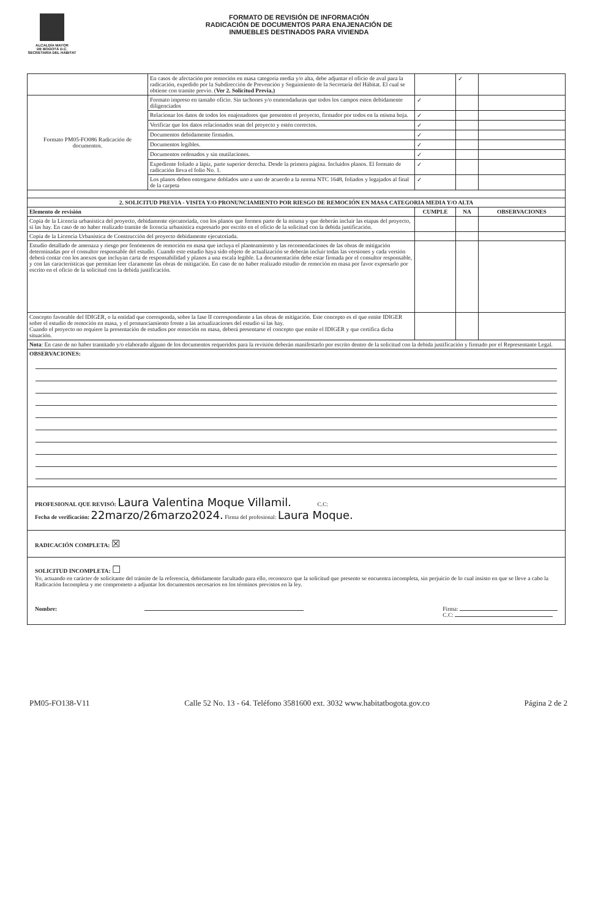ALCALDÍA MAYOR
DE BOGOTÁ D.C.
SECRETARÍA DEL HÁBITAT
FORMATO DE REVISIÓN DE INFORMACIÓN
RADICACIÓN DE DOCUMENTOS PARA ENAJENACIÓN DE
INMUEBLES DESTINADOS PARA VIVIENDA
| | En casos de afectación por remoción en masa categoría media y/o alta, debe adjuntar el oficio de aval para la radicación, expedido por la Subdirección de Prevención y Seguimiento de la Secretaria del Hábitat. El cual se obtiene con tramite previo. ( Ver 2. Solicitud Previa.) | | ✓ | |
| Formato PM05-FO086 Radicación de documentos. | Formato impreso en tamaño oficio. Sin tachones y/o enmendaduras que todos los campos esten debidamente diligenciados | ✓ | | |
| | Relacionar los datos de todos los enajenadores que presenten el proyecto, firmador por todos en la misma hoja. | ✓ | | |
| | Verificar que los datos relacionados sean del proyecto y estén correctos. | ✓ | | |
| | Documentos debidamente firmados. | ✓ | | |
| | Documentos legibles. | ✓ | | |
| | Documentos ordenados y sin mutilaciones. | ✓ | | |
| | Expediente foliado a lápiz, parte superior derecha. Desde la primera página. Incluidos planos. El formato de radicación lleva el folio No. 1. | ✓ | | |
| | Los planos deben entregarse doblados uno a uno de acuerdo a la norma NTC 1648, foliados y legajados al final de la carpeta | ✓ | | |
| 2. SOLICITUD PREVIA - VISITA Y/O PRONUNCIAMIENTO POR RIESGO DE REMOCIÓN EN MASA CATEGORIA MEDIA Y/O ALTA | | | | |
| Elemento de revisión | | CUMPLE | NA | OBSERVACIONES |
| Copia de la Licencia urbanística del proyecto, debidamente ejecutoriada, con los planos que formen parte de la misma y que deberán incluir las etapas del proyecto, si las hay. En caso de no haber realizado tramite de licencia urbanística expresarlo por escrito en el oficio de la solicitud con la debida justificación. | | | | |
| Copia de la Licencia Urbanística de Construcción del proyecto debidamente ejecutoriada. | | | | |
| Estudio detallado de amenaza y riesgo por fenómenos de remoción en masa que incluya el planteamiento y las recomendaciones de las obras de mitigación determinadas por el consultor responsable del estudio. Cuando este estudio haya sido objeto de actualización se deberán incluir todas las versiones y cada versión deberá contar con los anexos que incluyan carta de responsabilidad y planos a una escala legible. La documentación debe estar firmada por el consultor responsable, y con las características que permitan leer claramente las obras de mitigación. En caso de no haber realizado estudio de remoción en masa por favor expresarlo por escrito en el oficio de la solicitud con la debida justificación. | | | | |
| Concepto favorable del IDIGER, o la entidad que corresponda, sobre la fase II correspondiente a las obras de mitigación. Este concepto es el que emite IDIGER sobre el estudio de remoción en masa, y el pronunciamiento frente a las actualizaciones del estudio si las hay. Cuando el proyecto no requiere la presentación de estudios por remoción en masa, deberá presentarse el concepto que emite el IDIGER y que certifica dicha situación. | | | | |
| Nota : En caso de no haber tramitado y/o elaborado alguno de los documentos requeridos para la revisión deberán manifestarlo por escrito dentro de la solicitud con la debida justificación y firmado por el Representante Legal. | | | | |
| OBSERVACIONES: | | | | |
| PROFESIONAL QUE REVISÓ: Laura Valentina Moque Villamil. C.C: Fecha de verificación: 22marzo/26marzo2024. Firma del profesional: Laura Moque. | | | | |
| RADICACIÓN COMPLETA: ☒ | | | | |
| SOLICITUD INCOMPLETA: ☐ Yo, actuando en carácter de solicitante del trámite de la referencia, debidamente facultado para ello, reconozco que la solicitud que presento se encuentra incompleta, sin perjuicio de lo cual insisto en que se lleve a cabo la Radicación Incompleta y me comprometo a adjuntar los documentos necesarios en los términos previstos en la ley. Nombre: Firma: C.C: | | | | |
PM05-FO138-V11 Calle 52 No. 13 - 64. Teléfono 3581600 ext. 3032 www.habitatbogota.gov.co Página 2 de 2